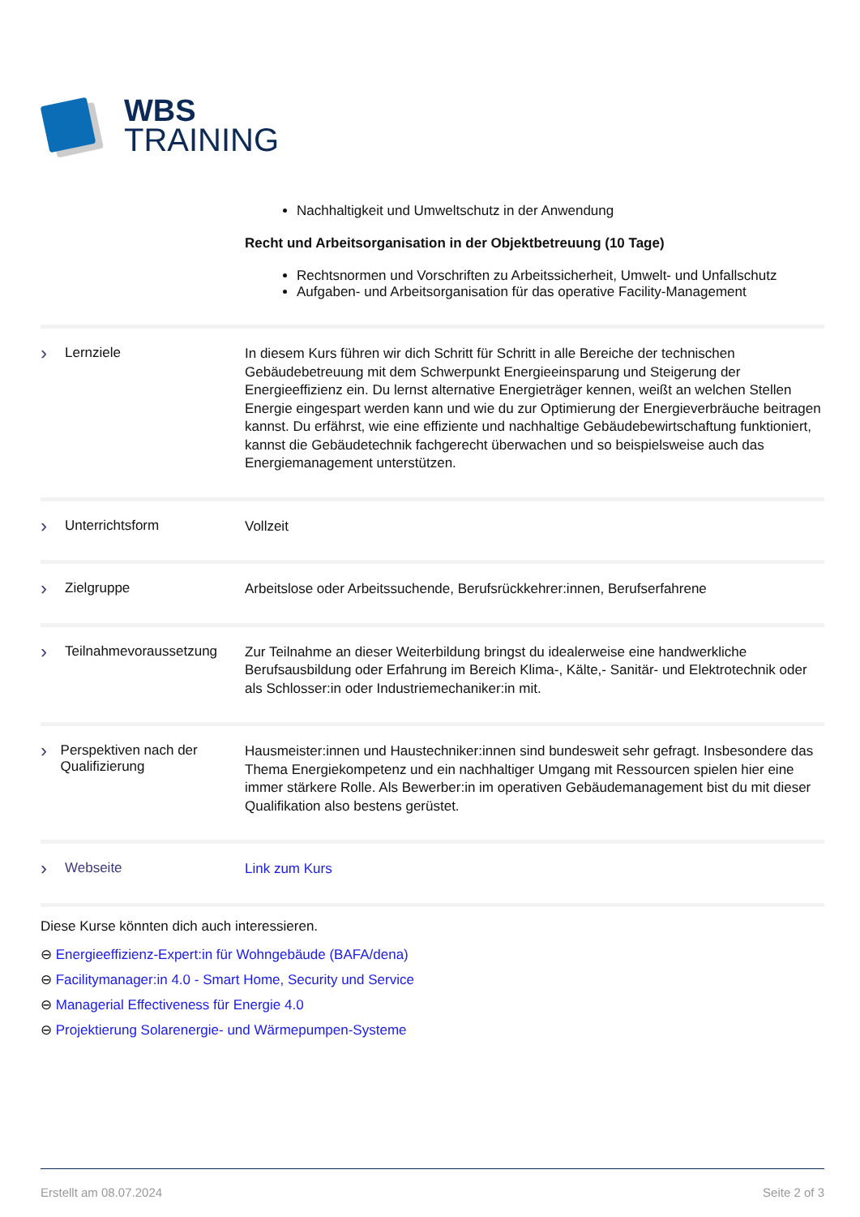WBS
TRAINING
Nachhaltigkeit und Umweltschutz in der Anwendung
Recht und Arbeitsorganisation in der Objektbetreuung (10 Tage)
Rechtsnormen und Vorschriften zu Arbeitssicherheit, Umwelt- und Unfallschutz
Aufgaben- und Arbeitsorganisation für das operative Facility-Management
› Lernziele
In diesem Kurs führen wir dich Schritt für Schritt in alle Bereiche der technischen Gebäudebetreuung mit dem Schwerpunkt Energieeinsparung und Steigerung der Energieeffizienz ein. Du lernst alternative Energieträger kennen, weißt an welchen Stellen Energie eingespart werden kann und wie du zur Optimierung der Energieverbräuche beitragen kannst. Du erfährst, wie eine effiziente und nachhaltige Gebäudebewirtschaftung funktioniert, kannst die Gebäudetechnik fachgerecht überwachen und so beispielsweise auch das Energiemanagement unterstützen.
› Unterrichtsform
Vollzeit
› Zielgruppe
Arbeitslose oder Arbeitssuchende, Berufsrückkehrer:innen, Berufserfahrene
› Teilnahmevoraussetzung
Zur Teilnahme an dieser Weiterbildung bringst du idealerweise eine handwerkliche Berufsausbildung oder Erfahrung im Bereich Klima-, Kälte,- Sanitär- und Elektrotechnik oder als Schlosser:in oder Industriemechaniker:in mit.
› Perspektiven nach der Qualifizierung
Hausmeister:innen und Haustechniker:innen sind bundesweit sehr gefragt. Insbesondere das Thema Energiekompetenz und ein nachhaltiger Umgang mit Ressourcen spielen hier eine immer stärkere Rolle. Als Bewerber:in im operativen Gebäudemanagement bist du mit dieser Qualifikation also bestens gerüstet.
› Webseite
Link zum Kurs
Diese Kurse könnten dich auch interessieren.
⊖ Energieeffizienz-Expert:in für Wohngebäude (BAFA/dena)
⊖ Facilitymanager:in 4.0 - Smart Home, Security und Service
⊖ Managerial Effectiveness für Energie 4.0
⊖ Projektierung Solarenergie- und Wärmepumpen-Systeme
Erstellt am 08.07.2024 Seite 2 of 3